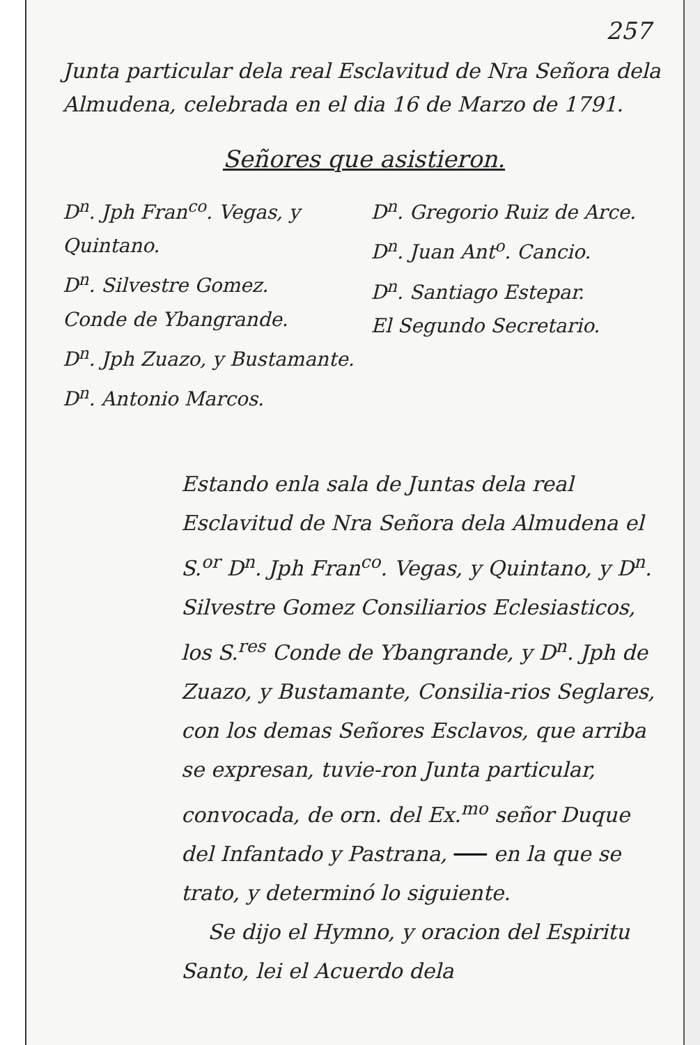257
Junta particular dela real Esclavitud de Nra Señora dela Almudena, celebrada en el dia 16 de Marzo de 1791.
Señores que asistieron.
D<sup>n</sup>. Jph Fran<sup>co</sup>. Vegas, y Quintano.
D<sup>n</sup>. Silvestre Gomez.
Conde de Ybangrande.
D<sup>n</sup>. Jph Zuazo, y Bustamante.
D<sup>n</sup>. Antonio Marcos.
D<sup>n</sup>. Gregorio Ruiz de Arce.
D<sup>n</sup>. Juan Ant<sup>o</sup>. Cancio.
D<sup>n</sup>. Santiago Estepar.
El Segundo Secretario.
Estando enla sala de Juntas dela real Esclavitud de Nra Señora dela Almudena el S.<sup>or</sup> D<sup>n</sup>. Jph Fran<sup>co</sup>. Vegas, y Quintano, y D<sup>n</sup>. Silvestre Gomez Consiliarios Eclesiasticos, los S.<sup>res</sup> Conde de Ybangrande, y D<sup>n</sup>. Jph de Zuazo, y Bustamante, Consilia-rios Seglares, con los demas Señores Esclavos, que arriba se expresan, tuvie-ron Junta particular, convocada, de orn. del Ex.<sup>mo</sup> señor Duque del Infantado y Pastrana, en la que se trato, y determinó lo siguiente.
Se dijo el Hymno, y oracion del Espiritu Santo, lei el Acuerdo dela